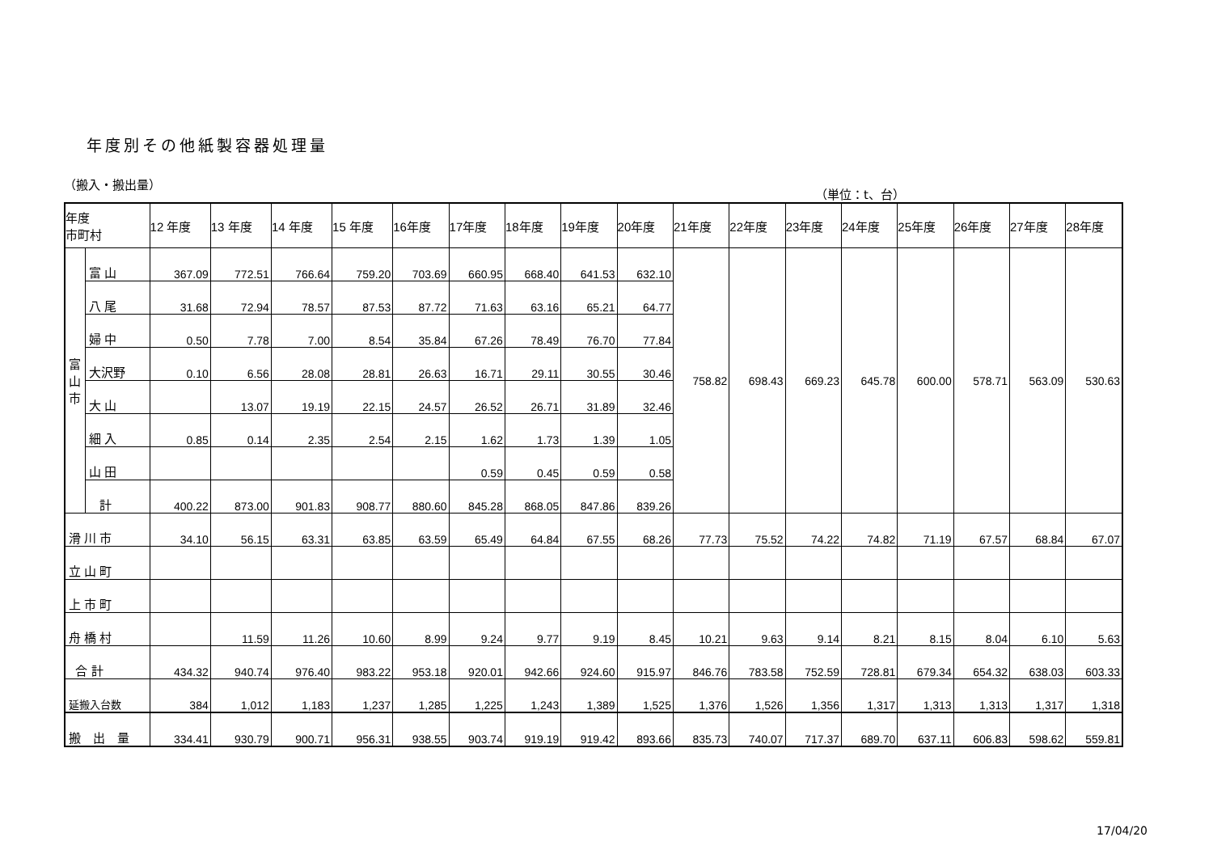年度別その他紙製容器処理量
（搬入・搬出量） （単位：t、台）
| 年度 市町村 | | 12 年度 | 13 年度 | 14 年度 | 15 年度 | 16年度 | 17年度 | 18年度 | 19年度 | 20年度 | 21年度 | 22年度 | 23年度 | 24年度 | 25年度 | 26年度 | 27年度 | 28年度 |
| --- | --- | --- | --- | --- | --- | --- | --- | --- | --- | --- | --- | --- | --- | --- | --- | --- | --- | --- |
| 富 山 市 | 富 山 | 367.09 | 772.51 | 766.64 | 759.20 | 703.69 | 660.95 | 668.40 | 641.53 | 632.10 | 758.82 | 698.43 | 669.23 | 645.78 | 600.00 | 578.71 | 563.09 | 530.63 |
| | 八 尾 | 31.68 | 72.94 | 78.57 | 87.53 | 87.72 | 71.63 | 63.16 | 65.21 | 64.77 | | | | | | | | |
| | 婦 中 | 0.50 | 7.78 | 7.00 | 8.54 | 35.84 | 67.26 | 78.49 | 76.70 | 77.84 | | | | | | | | |
| | 大沢野 | 0.10 | 6.56 | 28.08 | 28.81 | 26.63 | 16.71 | 29.11 | 30.55 | 30.46 | | | | | | | | |
| | 大 山 | | 13.07 | 19.19 | 22.15 | 24.57 | 26.52 | 26.71 | 31.89 | 32.46 | | | | | | | | |
| | 細 入 | 0.85 | 0.14 | 2.35 | 2.54 | 2.15 | 1.62 | 1.73 | 1.39 | 1.05 | | | | | | | | |
| | 山 田 | | | | | | 0.59 | 0.45 | 0.59 | 0.58 | | | | | | | | |
| | 計 | 400.22 | 873.00 | 901.83 | 908.77 | 880.60 | 845.28 | 868.05 | 847.86 | 839.26 | | | | | | | | |
| 滑 川 市 | | 34.10 | 56.15 | 63.31 | 63.85 | 63.59 | 65.49 | 64.84 | 67.55 | 68.26 | 77.73 | 75.52 | 74.22 | 74.82 | 71.19 | 67.57 | 68.84 | 67.07 |
| 立 山 町 | | | | | | | | | | | | | | | | | | |
| 上 市 町 | | | | | | | | | | | | | | | | | | |
| 舟 橋 村 | | | 11.59 | 11.26 | 10.60 | 8.99 | 9.24 | 9.77 | 9.19 | 8.45 | 10.21 | 9.63 | 9.14 | 8.21 | 8.15 | 8.04 | 6.10 | 5.63 |
| 合 計 | | 434.32 | 940.74 | 976.40 | 983.22 | 953.18 | 920.01 | 942.66 | 924.60 | 915.97 | 846.76 | 783.58 | 752.59 | 728.81 | 679.34 | 654.32 | 638.03 | 603.33 |
| 延搬入台数 | | 384 | 1,012 | 1,183 | 1,237 | 1,285 | 1,225 | 1,243 | 1,389 | 1,525 | 1,376 | 1,526 | 1,356 | 1,317 | 1,313 | 1,313 | 1,317 | 1,318 |
| 搬 出 量 | | 334.41 | 930.79 | 900.71 | 956.31 | 938.55 | 903.74 | 919.19 | 919.42 | 893.66 | 835.73 | 740.07 | 717.37 | 689.70 | 637.11 | 606.83 | 598.62 | 559.81 |
17/04/20